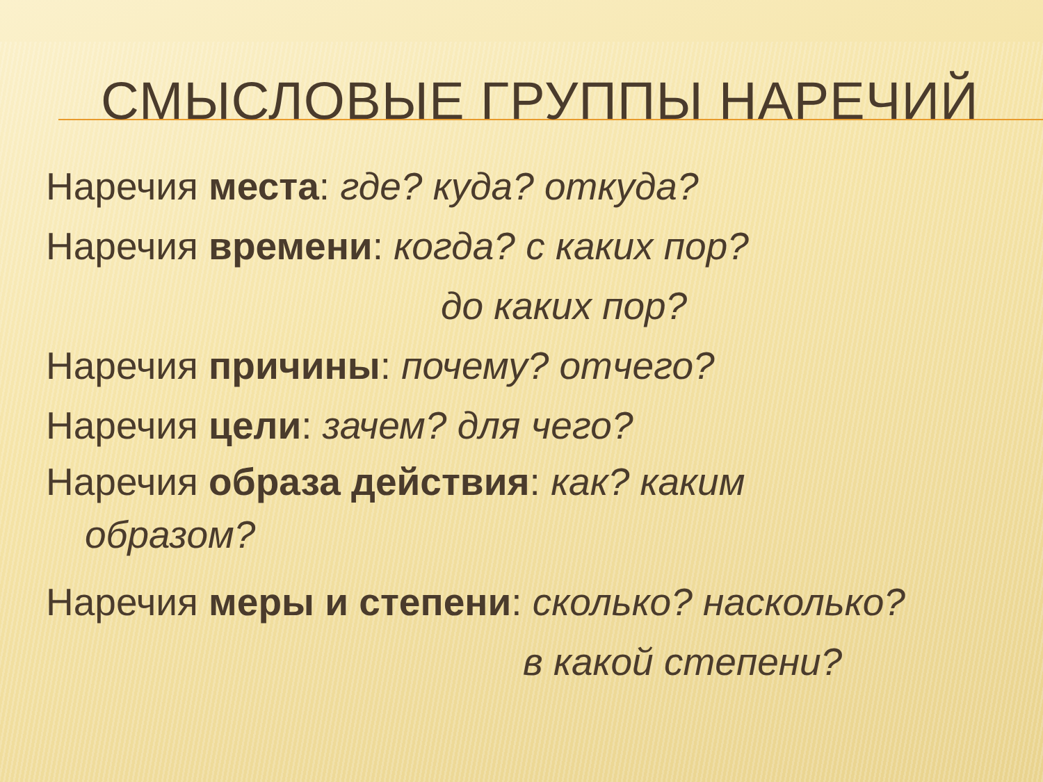СМЫСЛОВЫЕ ГРУППЫ НАРЕЧИЙ
Наречия места: где? куда? откуда?
Наречия времени: когда? с каких пор?
до каких пор?
Наречия причины: почему? отчего?
Наречия цели: зачем? для чего?
Наречия образа действия: как? каким
образом?
Наречия меры и степени: сколько? насколько?
в какой степени?